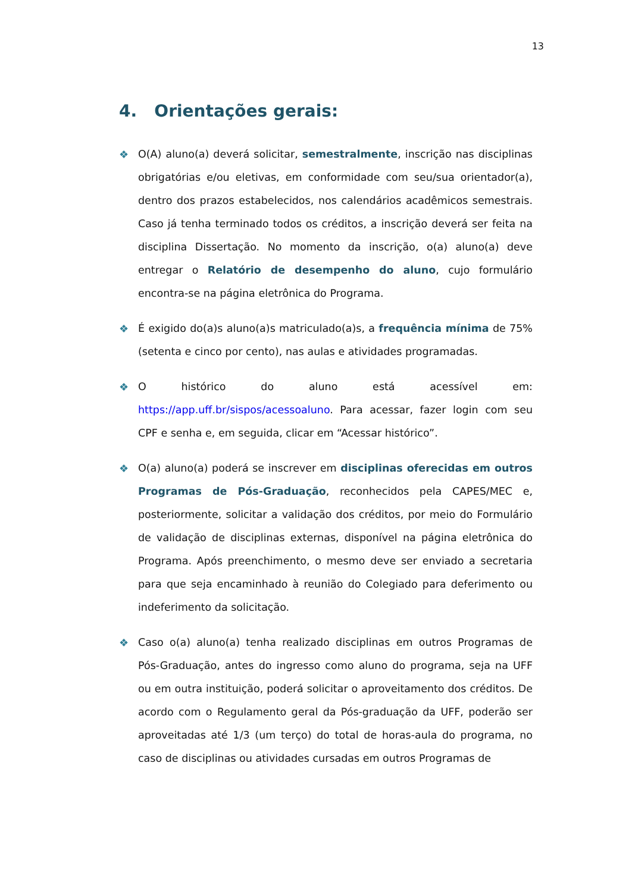13
4. Orientações gerais:
❖ O(A) aluno(a) deverá solicitar, semestralmente, inscrição nas disciplinas obrigatórias e/ou eletivas, em conformidade com seu/sua orientador(a), dentro dos prazos estabelecidos, nos calendários acadêmicos semestrais. Caso já tenha terminado todos os créditos, a inscrição deverá ser feita na disciplina Dissertação. No momento da inscrição, o(a) aluno(a) deve entregar o Relatório de desempenho do aluno, cujo formulário encontra-se na página eletrônica do Programa.
❖ É exigido do(a)s aluno(a)s matriculado(a)s, a frequência mínima de 75% (setenta e cinco por cento), nas aulas e atividades programadas.
❖ O histórico do aluno está acessível em: https://app.uff.br/sispos/acessoaluno. Para acessar, fazer login com seu CPF e senha e, em seguida, clicar em “Acessar histórico”.
❖ O(a) aluno(a) poderá se inscrever em disciplinas oferecidas em outros Programas de Pós-Graduação, reconhecidos pela CAPES/MEC e, posteriormente, solicitar a validação dos créditos, por meio do Formulário de validação de disciplinas externas, disponível na página eletrônica do Programa. Após preenchimento, o mesmo deve ser enviado a secretaria para que seja encaminhado à reunião do Colegiado para deferimento ou indeferimento da solicitação.
❖ Caso o(a) aluno(a) tenha realizado disciplinas em outros Programas de Pós-Graduação, antes do ingresso como aluno do programa, seja na UFF ou em outra instituição, poderá solicitar o aproveitamento dos créditos. De acordo com o Regulamento geral da Pós-graduação da UFF, poderão ser aproveitadas até 1/3 (um terço) do total de horas-aula do programa, no caso de disciplinas ou atividades cursadas em outros Programas de